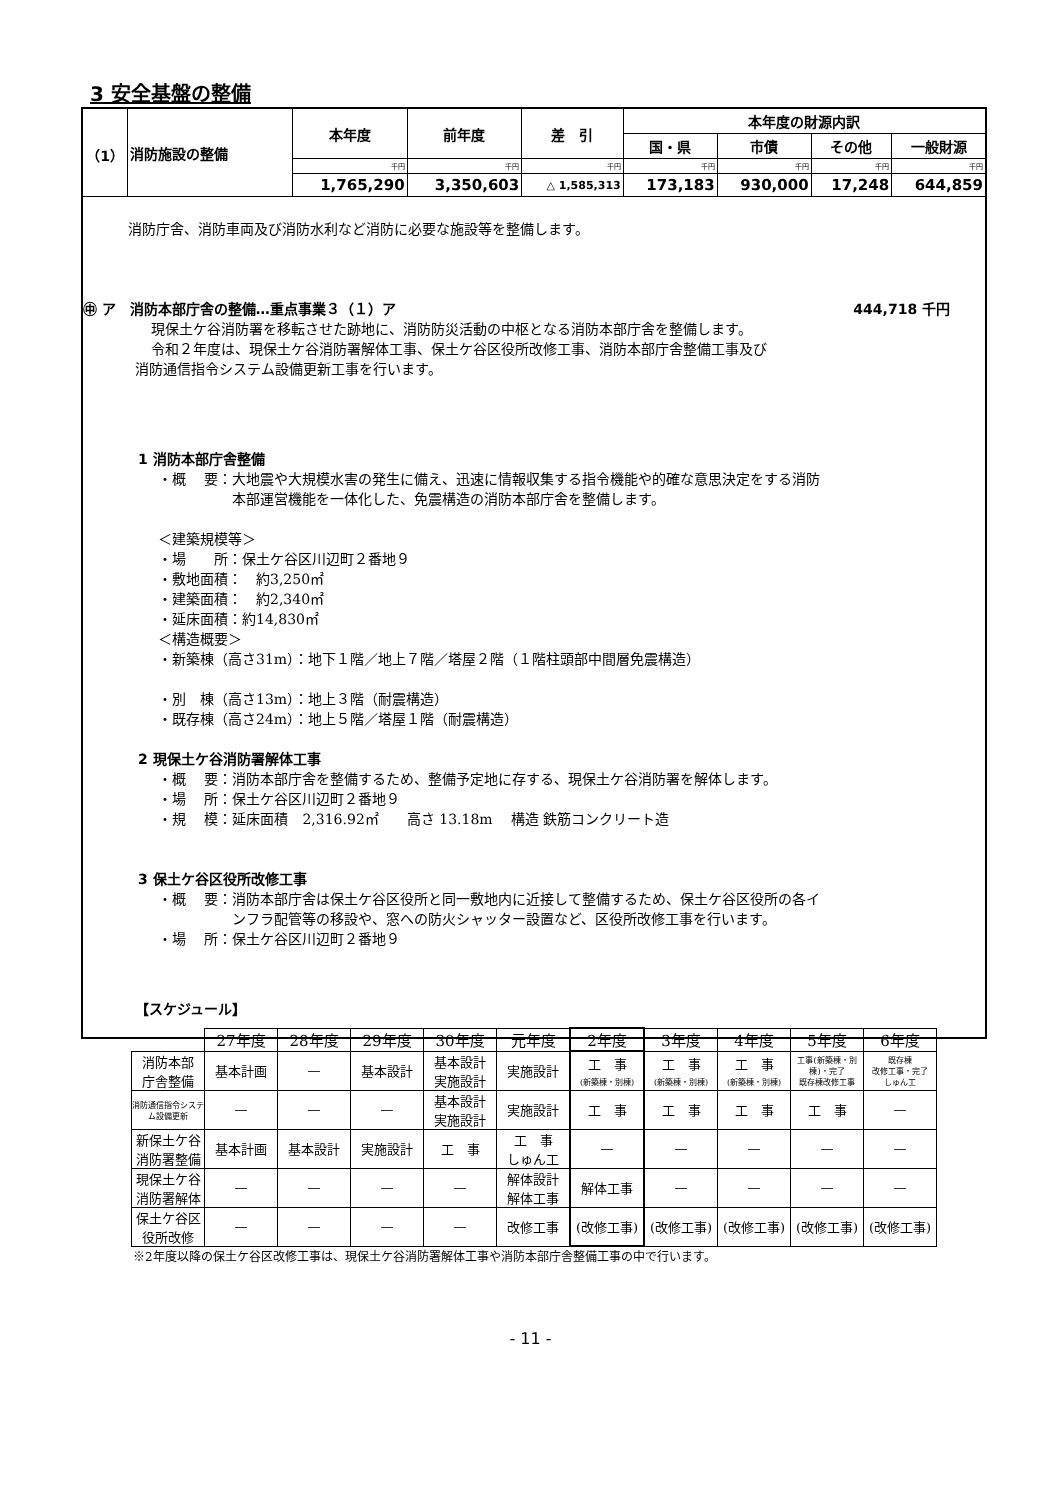3 安全基盤の整備
| （1） | 消防施設の整備 | 本年度 | 前年度 | 差 引 | 本年度の財源内訳 | | | |
| | | | | | 国・県 | 市債 | その他 | 一般財源 |
| | | 千円 | 千円 | 千円 | 千円 | 千円 | 千円 | 千円 |
| | | 1,765,290 | 3,350,603 | △ 1,585,313 | 173,183 | 930,000 | 17,248 | 644,859 |
消防庁舎、消防車両及び消防水利など消防に必要な施設等を整備します。
㊥ ア　消防本部庁舎の整備…重点事業３（１）ア 444,718 千円
現保土ケ谷消防署を移転させた跡地に、消防防災活動の中枢となる消防本部庁舎を整備します。
令和２年度は、現保土ケ谷消防署解体工事、保土ケ谷区役所改修工事、消防本部庁舎整備工事及び
消防通信指令システム設備更新工事を行います。
1 消防本部庁舎整備
・概　 要：大地震や大規模水害の発生に備え、迅速に情報収集する指令機能や的確な意思決定をする消防
　　　　　 本部運営機能を一体化した、免震構造の消防本部庁舎を整備します。
＜建築規模等＞
・場　　所：保土ケ谷区川辺町２番地９
・敷地面積：　約3,250㎡
・建築面積：　約2,340㎡
・延床面積：約14,830㎡
＜構造概要＞
・新築棟（高さ31m）：地下１階／地上７階／塔屋２階（１階柱頭部中間層免震構造）
・別　棟（高さ13m）：地上３階（耐震構造）
・既存棟（高さ24m）：地上５階／塔屋１階（耐震構造）
2 現保土ケ谷消防署解体工事
・概　 要：消防本部庁舎を整備するため、整備予定地に存する、現保土ケ谷消防署を解体します。
・場　 所：保土ケ谷区川辺町２番地９
・規　 模：延床面積　2,316.92㎡　　高さ 13.18m　 構造 鉄筋コンクリート造
3 保土ケ谷区役所改修工事
・概　 要：消防本部庁舎は保土ケ谷区役所と同一敷地内に近接して整備するため、保土ケ谷区役所の各イ
　　　　　 ンフラ配管等の移設や、窓への防火シャッター設置など、区役所改修工事を行います。
・場　 所：保土ケ谷区川辺町２番地９
【スケジュール】
| | 27年度 | 28年度 | 29年度 | 30年度 | 元年度 | 2年度 | 3年度 | 4年度 | 5年度 | 6年度 |
| --- | --- | --- | --- | --- | --- | --- | --- | --- | --- | --- |
| 消防本部 庁舎整備 | 基本計画 | — | 基本設計 | 基本設計 実施設計 | 実施設計 | 工 事 (新築棟・別棟) | 工 事 (新築棟・別棟) | 工 事 (新築棟・別棟) | 工事(新築棟・別棟)・完了 既存棟改修工事 | 既存棟 改修工事・完了 しゅん工 |
| 消防通信指令システム設備更新 | — | — | — | 基本設計 実施設計 | 実施設計 | 工 事 | 工 事 | 工 事 | 工 事 | — |
| 新保土ケ谷 消防署整備 | 基本計画 | 基本設計 | 実施設計 | 工 事 | 工 事 しゅん工 | — | — | — | — | — |
| 現保土ケ谷 消防署解体 | — | — | — | — | 解体設計 解体工事 | 解体工事 | — | — | — | — |
| 保土ケ谷区 役所改修 | — | — | — | — | 改修工事 | (改修工事) | (改修工事) | (改修工事) | (改修工事) | (改修工事) |
※2年度以降の保土ケ谷区改修工事は、現保土ケ谷消防署解体工事や消防本部庁舎整備工事の中で行います。
- 11 -